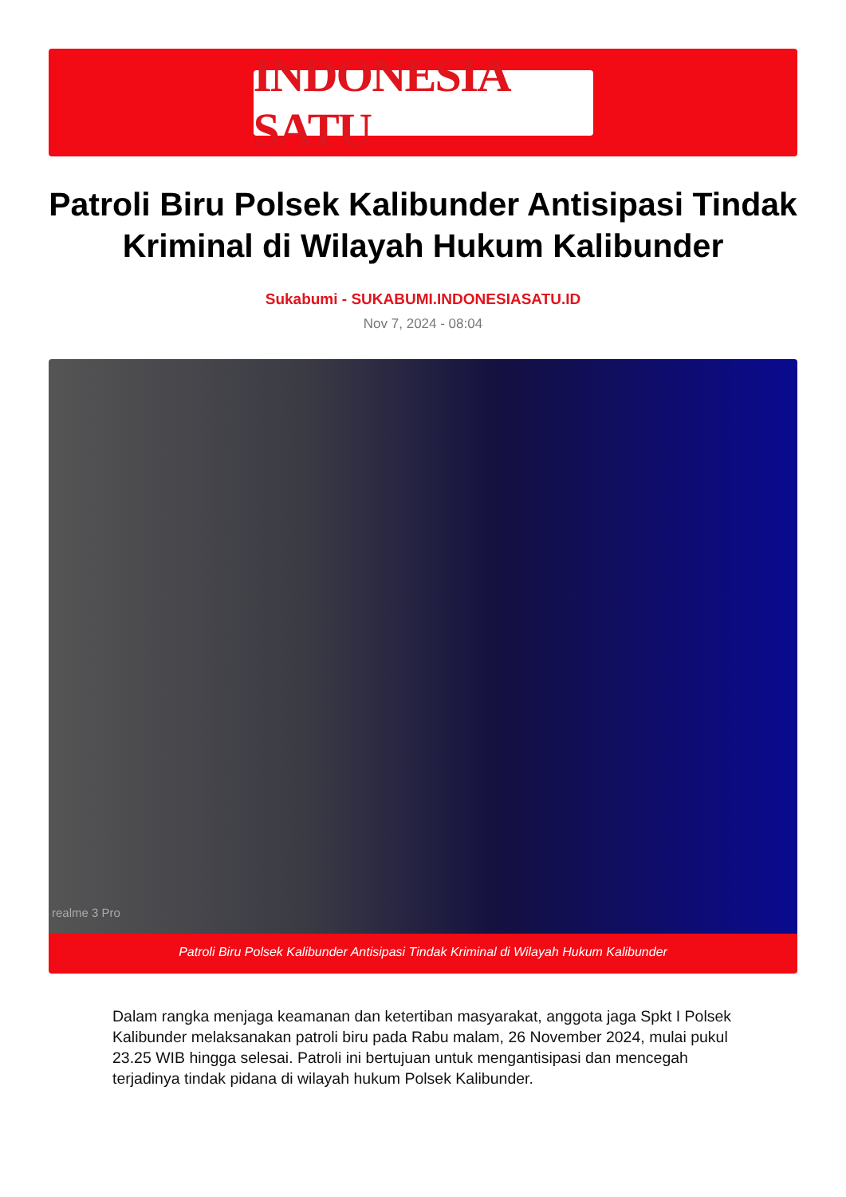INDONESIA SATU
Patroli Biru Polsek Kalibunder Antisipasi Tindak Kriminal di Wilayah Hukum Kalibunder
Sukabumi - SUKABUMI.INDONESIASATU.ID
Nov 7, 2024 - 08:04
realme 3 Pro
Patroli Biru Polsek Kalibunder Antisipasi Tindak Kriminal di Wilayah Hukum Kalibunder
Dalam rangka menjaga keamanan dan ketertiban masyarakat, anggota jaga Spkt I Polsek Kalibunder melaksanakan patroli biru pada Rabu malam, 26 November 2024, mulai pukul 23.25 WIB hingga selesai. Patroli ini bertujuan untuk mengantisipasi dan mencegah terjadinya tindak pidana di wilayah hukum Polsek Kalibunder.